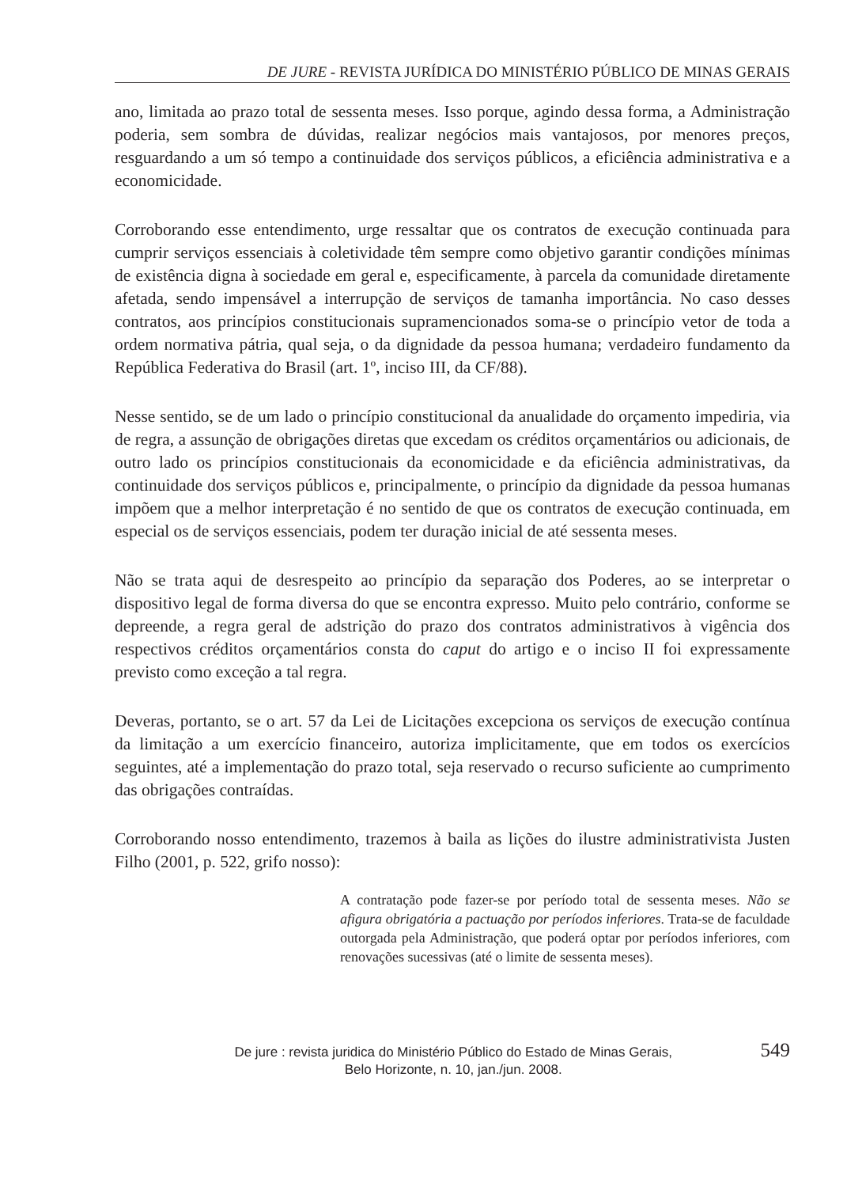DE JURE - REVISTA JURÍDICA DO MINISTÉRIO PÚBLICO DE MINAS GERAIS
ano, limitada ao prazo total de sessenta meses. Isso porque, agindo dessa forma, a Administração poderia, sem sombra de dúvidas, realizar negócios mais vantajosos, por menores preços, resguardando a um só tempo a continuidade dos serviços públicos, a eficiência administrativa e a economicidade.
Corroborando esse entendimento, urge ressaltar que os contratos de execução continuada para cumprir serviços essenciais à coletividade têm sempre como objetivo garantir condições mínimas de existência digna à sociedade em geral e, especificamente, à parcela da comunidade diretamente afetada, sendo impensável a interrupção de serviços de tamanha importância. No caso desses contratos, aos princípios constitucionais supramencionados soma-se o princípio vetor de toda a ordem normativa pátria, qual seja, o da dignidade da pessoa humana; verdadeiro fundamento da República Federativa do Brasil (art. 1º, inciso III, da CF/88).
Nesse sentido, se de um lado o princípio constitucional da anualidade do orçamento impediria, via de regra, a assunção de obrigações diretas que excedam os créditos orçamentários ou adicionais, de outro lado os princípios constitucionais da economicidade e da eficiência administrativas, da continuidade dos serviços públicos e, principalmente, o princípio da dignidade da pessoa humanas impõem que a melhor interpretação é no sentido de que os contratos de execução continuada, em especial os de serviços essenciais, podem ter duração inicial de até sessenta meses.
Não se trata aqui de desrespeito ao princípio da separação dos Poderes, ao se interpretar o dispositivo legal de forma diversa do que se encontra expresso. Muito pelo contrário, conforme se depreende, a regra geral de adstrição do prazo dos contratos administrativos à vigência dos respectivos créditos orçamentários consta do caput do artigo e o inciso II foi expressamente previsto como exceção a tal regra.
Deveras, portanto, se o art. 57 da Lei de Licitações excepciona os serviços de execução contínua da limitação a um exercício financeiro, autoriza implicitamente, que em todos os exercícios seguintes, até a implementação do prazo total, seja reservado o recurso suficiente ao cumprimento das obrigações contraídas.
Corroborando nosso entendimento, trazemos à baila as lições do ilustre administrativista Justen Filho (2001, p. 522, grifo nosso):
A contratação pode fazer-se por período total de sessenta meses. Não se afigura obrigatória a pactuação por períodos inferiores. Trata-se de faculdade outorgada pela Administração, que poderá optar por períodos inferiores, com renovações sucessivas (até o limite de sessenta meses).
De jure : revista juridica do Ministério Público do Estado de Minas Gerais,
Belo Horizonte, n. 10, jan./jun. 2008.
549